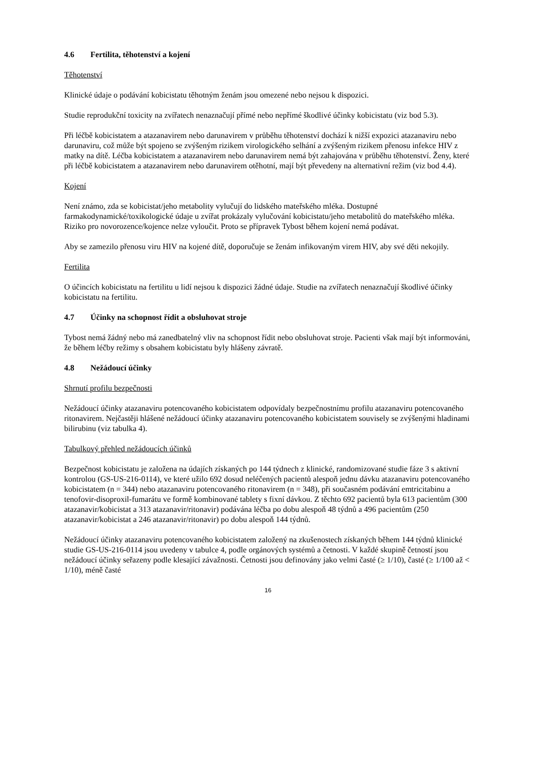4.6 Fertilita, těhotenství a kojení
Těhotenství
Klinické údaje o podávání kobicistatu těhotným ženám jsou omezené nebo nejsou k dispozici.
Studie reprodukční toxicity na zvířatech nenaznačují přímé nebo nepřímé škodlivé účinky kobicistatu (viz bod 5.3).
Při léčbě kobicistatem a atazanavirem nebo darunavirem v průběhu těhotenství dochází k nižší expozici atazanaviru nebo darunaviru, což může být spojeno se zvýšeným rizikem virologického selhání a zvýšeným rizikem přenosu infekce HIV z matky na dítě. Léčba kobicistatem a atazanavirem nebo darunavirem nemá být zahajována v průběhu těhotenství. Ženy, které při léčbě kobicistatem a atazanavirem nebo darunavirem otěhotní, mají být převedeny na alternativní režim (viz bod 4.4).
Kojení
Není známo, zda se kobicistat/jeho metabolity vylučují do lidského mateřského mléka. Dostupné farmakodynamické/toxikologické údaje u zvířat prokázaly vylučování kobicistatu/jeho metabolitů do mateřského mléka. Riziko pro novorozence/kojence nelze vyloučit. Proto se přípravek Tybost během kojení nemá podávat.
Aby se zamezilo přenosu viru HIV na kojené dítě, doporučuje se ženám infikovaným virem HIV, aby své děti nekojily.
Fertilita
O účincích kobicistatu na fertilitu u lidí nejsou k dispozici žádné údaje. Studie na zvířatech nenaznačují škodlivé účinky kobicistatu na fertilitu.
4.7 Účinky na schopnost řídit a obsluhovat stroje
Tybost nemá žádný nebo má zanedbatelný vliv na schopnost řídit nebo obsluhovat stroje. Pacienti však mají být informováni, že během léčby režimy s obsahem kobicistatu byly hlášeny závratě.
4.8 Nežádoucí účinky
Shrnutí profilu bezpečnosti
Nežádoucí účinky atazanaviru potencovaného kobicistatem odpovídaly bezpečnostnímu profilu atazanaviru potencovaného ritonavirem. Nejčastěji hlášené nežádoucí účinky atazanaviru potencovaného kobicistatem souvisely se zvýšenými hladinami bilirubinu (viz tabulka 4).
Tabulkový přehled nežádoucích účinků
Bezpečnost kobicistatu je založena na údajích získaných po 144 týdnech z klinické, randomizované studie fáze 3 s aktivní kontrolou (GS-US-216-0114), ve které užilo 692 dosud neléčených pacientů alespoň jednu dávku atazanaviru potencovaného kobicistatem (n = 344) nebo atazanaviru potencovaného ritonavirem (n = 348), při současném podávání emtricitabinu a tenofovir-disoproxil-fumarátu ve formě kombinované tablety s fixní dávkou. Z těchto 692 pacientů byla 613 pacientům (300 atazanavir/kobicistat a 313 atazanavir/ritonavir) podávána léčba po dobu alespoň 48 týdnů a 496 pacientům (250 atazanavir/kobicistat a 246 atazanavir/ritonavir) po dobu alespoň 144 týdnů.
Nežádoucí účinky atazanaviru potencovaného kobicistatem založený na zkušenostech získaných během 144 týdnů klinické studie GS-US-216-0114 jsou uvedeny v tabulce 4, podle orgánových systémů a četnosti. V každé skupině četností jsou nežádoucí účinky seřazeny podle klesající závažnosti. Četnosti jsou definovány jako velmi časté (≥ 1/10), časté (≥ 1/100 až < 1/10), méně časté
16